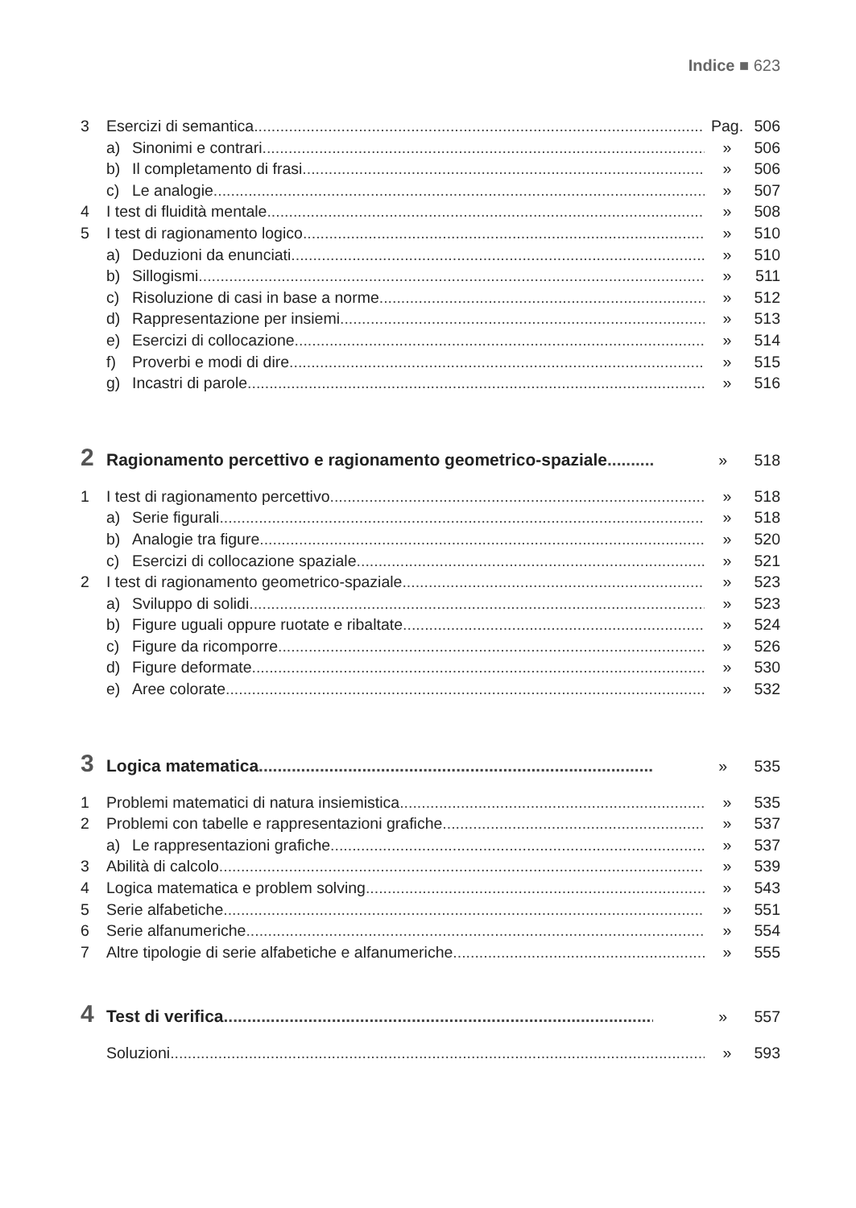Indice ■ 623
3 Esercizi di semantica Pag. 506
a) Sinonimi e contrari » 506
b) Il completamento di frasi » 506
c) Le analogie » 507
4 I test di fluidità mentale » 508
5 I test di ragionamento logico » 510
a) Deduzioni da enunciati » 510
b) Sillogismi » 511
c) Risoluzione di casi in base a norme » 512
d) Rappresentazione per insiemi » 513
e) Esercizi di collocazione » 514
f) Proverbi e modi di dire » 515
g) Incastri di parole » 516
2 Ragionamento percettivo e ragionamento geometrico-spaziale » 518
1 I test di ragionamento percettivo » 518
a) Serie figurali » 518
b) Analogie tra figure » 520
c) Esercizi di collocazione spaziale » 521
2 I test di ragionamento geometrico-spaziale » 523
a) Sviluppo di solidi » 523
b) Figure uguali oppure ruotate e ribaltate » 524
c) Figure da ricomporre » 526
d) Figure deformate » 530
e) Aree colorate » 532
3 Logica matematica » 535
1 Problemi matematici di natura insiemistica » 535
2 Problemi con tabelle e rappresentazioni grafiche » 537
a) Le rappresentazioni grafiche » 537
3 Abilità di calcolo » 539
4 Logica matematica e problem solving » 543
5 Serie alfabetiche » 551
6 Serie alfanumeriche » 554
7 Altre tipologie di serie alfabetiche e alfanumeriche » 555
4 Test di verifica » 557
Soluzioni » 593